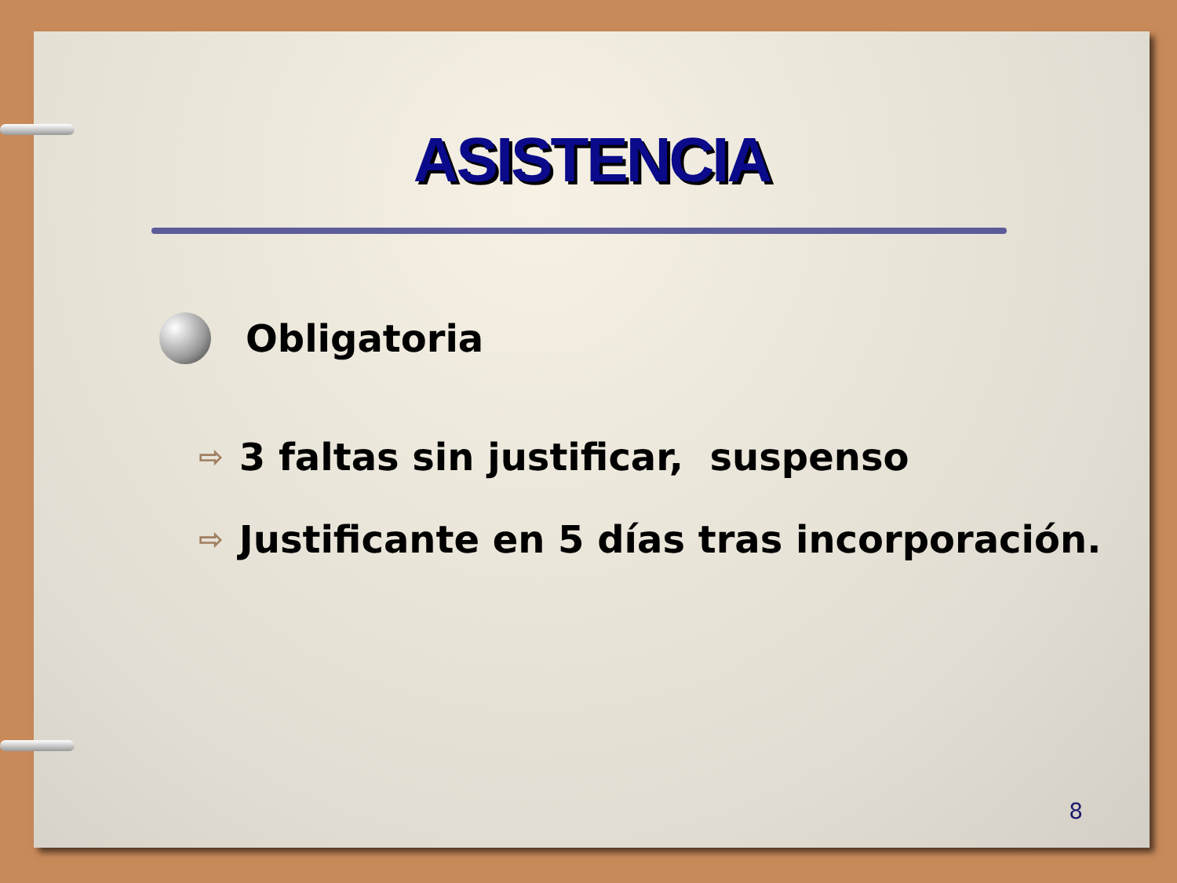ASISTENCIA
Obligatoria
⇨ 3 faltas sin justificar, suspenso
⇨ Justificante en 5 días tras incorporación.
8